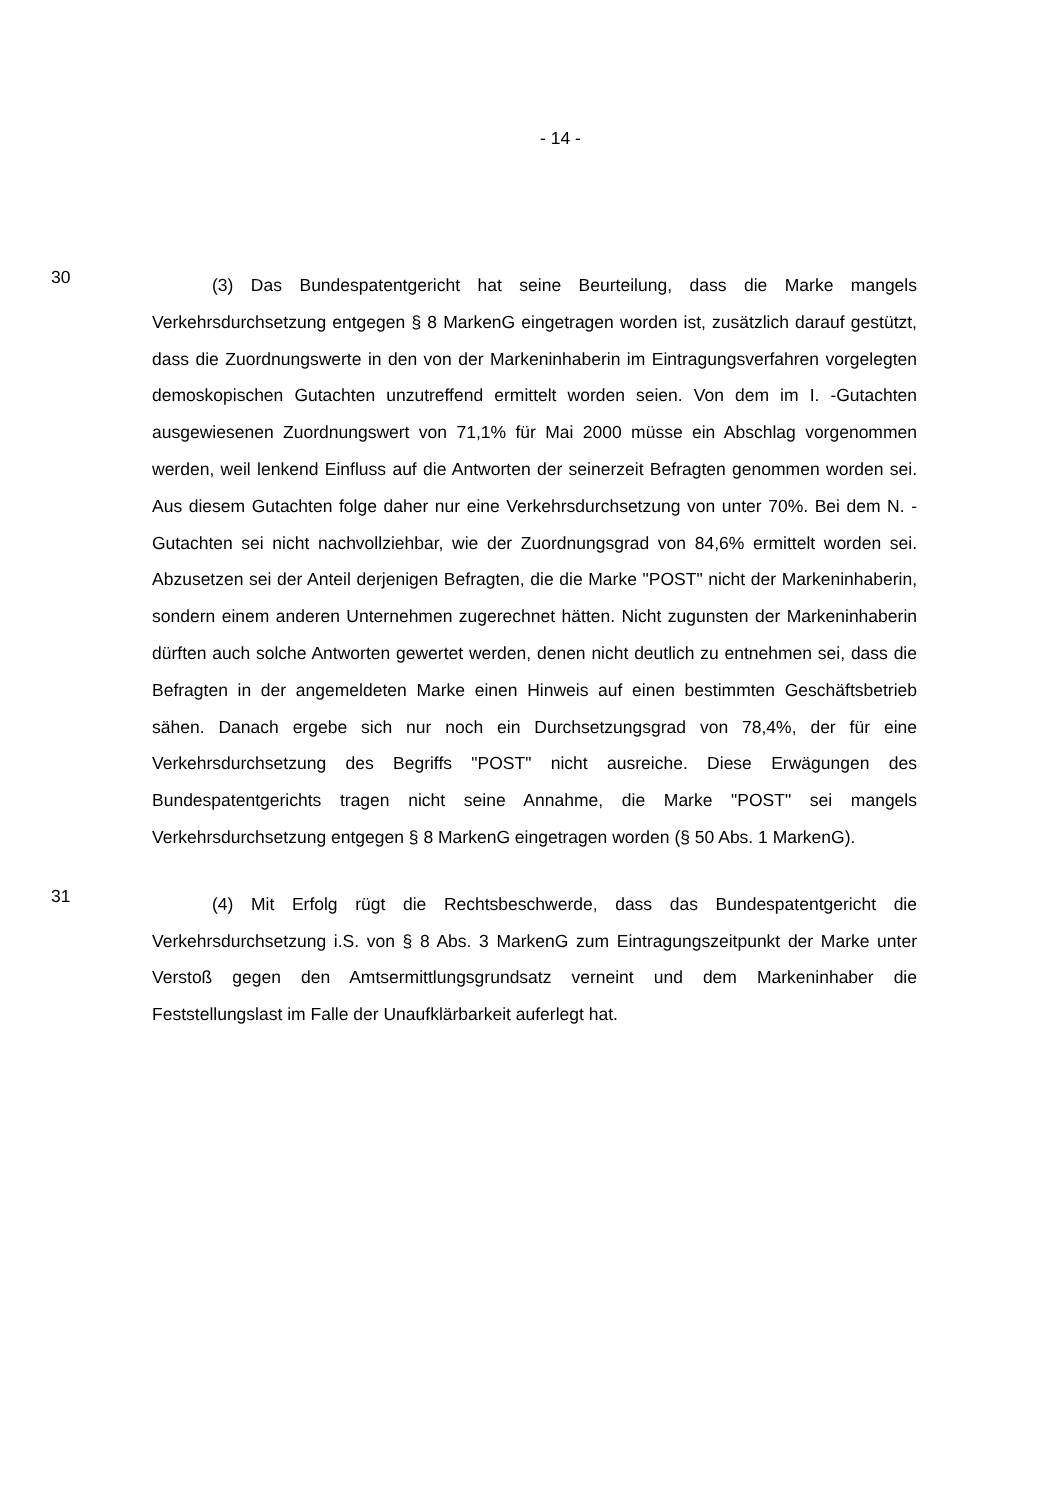- 14 -
30
(3) Das Bundespatentgericht hat seine Beurteilung, dass die Marke mangels Verkehrsdurchsetzung entgegen § 8 MarkenG eingetragen worden ist, zusätzlich darauf gestützt, dass die Zuordnungswerte in den von der Markeninhaberin im Eintragungsverfahren vorgelegten demoskopischen Gutachten unzutreffend ermittelt worden seien. Von dem im I. -Gutachten ausgewiesenen Zuordnungswert von 71,1% für Mai 2000 müsse ein Abschlag vorgenommen werden, weil lenkend Einfluss auf die Antworten der seinerzeit Befragten genommen worden sei. Aus diesem Gutachten folge daher nur eine Verkehrsdurchsetzung von unter 70%. Bei dem N. -Gutachten sei nicht nachvollziehbar, wie der Zuordnungsgrad von 84,6% ermittelt worden sei. Abzusetzen sei der Anteil derjenigen Befragten, die die Marke "POST" nicht der Markeninhaberin, sondern einem anderen Unternehmen zugerechnet hätten. Nicht zugunsten der Markeninhaberin dürften auch solche Antworten gewertet werden, denen nicht deutlich zu entnehmen sei, dass die Befragten in der angemeldeten Marke einen Hinweis auf einen bestimmten Geschäftsbetrieb sähen. Danach ergebe sich nur noch ein Durchsetzungsgrad von 78,4%, der für eine Verkehrsdurchsetzung des Begriffs "POST" nicht ausreiche. Diese Erwägungen des Bundespatentgerichts tragen nicht seine Annahme, die Marke "POST" sei mangels Verkehrsdurchsetzung entgegen § 8 MarkenG eingetragen worden (§ 50 Abs. 1 MarkenG).
31
(4) Mit Erfolg rügt die Rechtsbeschwerde, dass das Bundespatentgericht die Verkehrsdurchsetzung i.S. von § 8 Abs. 3 MarkenG zum Eintragungszeitpunkt der Marke unter Verstoß gegen den Amtsermittlungsgrundsatz verneint und dem Markeninhaber die Feststellungslast im Falle der Unaufklärbarkeit auferlegt hat.